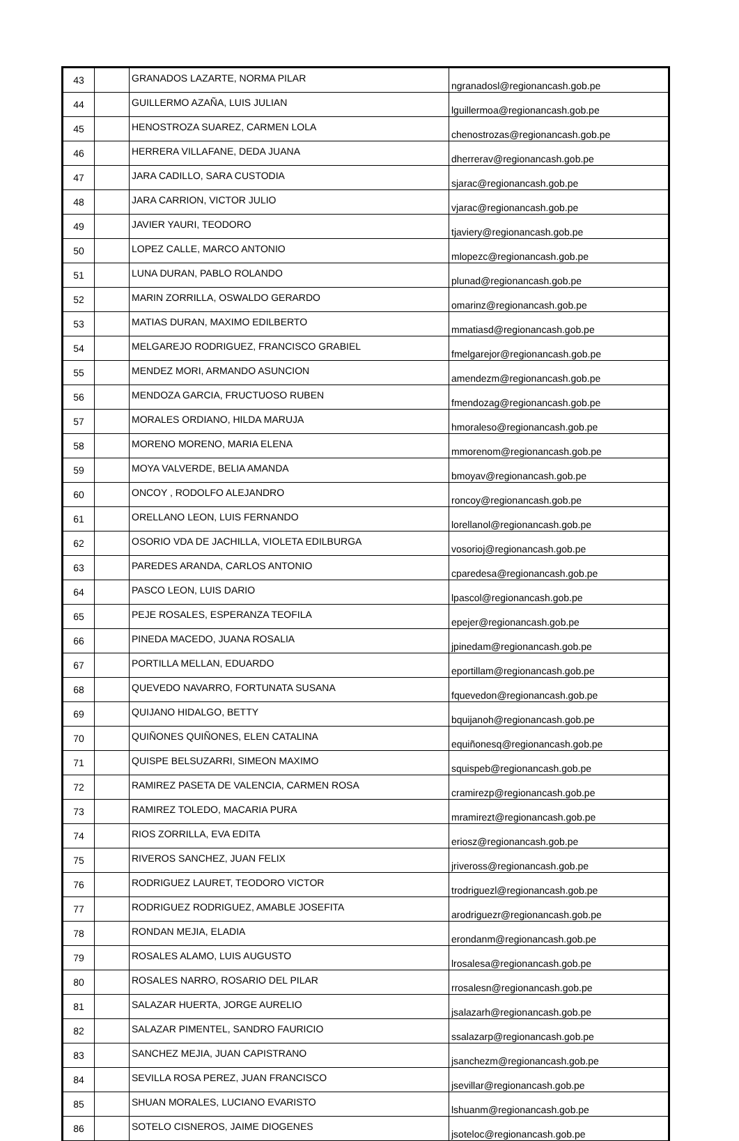| 43 | | GRANADOS LAZARTE, NORMA PILAR | ngranadosl@regionancash.gob.pe |
| 44 | | GUILLERMO AZAÑA, LUIS JULIAN | lguillermoa@regionancash.gob.pe |
| 45 | | HENOSTROZA SUAREZ, CARMEN LOLA | chenostrozas@regionancash.gob.pe |
| 46 | | HERRERA VILLAFANE, DEDA JUANA | dherrerav@regionancash.gob.pe |
| 47 | | JARA CADILLO, SARA CUSTODIA | sjarac@regionancash.gob.pe |
| 48 | | JARA CARRION, VICTOR JULIO | vjarac@regionancash.gob.pe |
| 49 | | JAVIER YAURI, TEODORO | tjaviery@regionancash.gob.pe |
| 50 | | LOPEZ CALLE, MARCO ANTONIO | mlopezc@regionancash.gob.pe |
| 51 | | LUNA DURAN, PABLO ROLANDO | plunad@regionancash.gob.pe |
| 52 | | MARIN ZORRILLA, OSWALDO GERARDO | omarinz@regionancash.gob.pe |
| 53 | | MATIAS DURAN, MAXIMO EDILBERTO | mmatiasd@regionancash.gob.pe |
| 54 | | MELGAREJO RODRIGUEZ, FRANCISCO GRABIEL | fmelgarejor@regionancash.gob.pe |
| 55 | | MENDEZ MORI, ARMANDO ASUNCION | amendezm@regionancash.gob.pe |
| 56 | | MENDOZA GARCIA, FRUCTUOSO RUBEN | fmendozag@regionancash.gob.pe |
| 57 | | MORALES ORDIANO, HILDA MARUJA | hmoraleso@regionancash.gob.pe |
| 58 | | MORENO MORENO, MARIA ELENA | mmorenom@regionancash.gob.pe |
| 59 | | MOYA VALVERDE, BELIA AMANDA | bmoyav@regionancash.gob.pe |
| 60 | | ONCOY , RODOLFO ALEJANDRO | roncoy@regionancash.gob.pe |
| 61 | | ORELLANO LEON, LUIS FERNANDO | lorellanol@regionancash.gob.pe |
| 62 | | OSORIO VDA DE JACHILLA, VIOLETA EDILBURGA | vosorioj@regionancash.gob.pe |
| 63 | | PAREDES ARANDA, CARLOS ANTONIO | cparedesa@regionancash.gob.pe |
| 64 | | PASCO LEON, LUIS DARIO | lpascol@regionancash.gob.pe |
| 65 | | PEJE ROSALES, ESPERANZA TEOFILA | epejer@regionancash.gob.pe |
| 66 | | PINEDA MACEDO, JUANA ROSALIA | jpinedam@regionancash.gob.pe |
| 67 | | PORTILLA MELLAN, EDUARDO | eportillam@regionancash.gob.pe |
| 68 | | QUEVEDO NAVARRO, FORTUNATA SUSANA | fquevedon@regionancash.gob.pe |
| 69 | | QUIJANO HIDALGO, BETTY | bquijanoh@regionancash.gob.pe |
| 70 | | QUIÑONES QUIÑONES, ELEN CATALINA | equiñonesq@regionancash.gob.pe |
| 71 | | QUISPE BELSUZARRI, SIMEON MAXIMO | squispeb@regionancash.gob.pe |
| 72 | | RAMIREZ PASETA DE VALENCIA, CARMEN ROSA | cramirezp@regionancash.gob.pe |
| 73 | | RAMIREZ TOLEDO, MACARIA PURA | mramirezt@regionancash.gob.pe |
| 74 | | RIOS ZORRILLA, EVA EDITA | eriosz@regionancash.gob.pe |
| 75 | | RIVEROS SANCHEZ, JUAN FELIX | jriveross@regionancash.gob.pe |
| 76 | | RODRIGUEZ LAURET, TEODORO VICTOR | trodriguezl@regionancash.gob.pe |
| 77 | | RODRIGUEZ RODRIGUEZ, AMABLE JOSEFITA | arodriguezr@regionancash.gob.pe |
| 78 | | RONDAN MEJIA, ELADIA | erondanm@regionancash.gob.pe |
| 79 | | ROSALES ALAMO, LUIS AUGUSTO | lrosalesa@regionancash.gob.pe |
| 80 | | ROSALES NARRO, ROSARIO DEL PILAR | rrosalesn@regionancash.gob.pe |
| 81 | | SALAZAR HUERTA, JORGE AURELIO | jsalazarh@regionancash.gob.pe |
| 82 | | SALAZAR PIMENTEL, SANDRO FAURICIO | ssalazarp@regionancash.gob.pe |
| 83 | | SANCHEZ MEJIA, JUAN CAPISTRANO | jsanchezm@regionancash.gob.pe |
| 84 | | SEVILLA ROSA PEREZ, JUAN FRANCISCO | jsevillar@regionancash.gob.pe |
| 85 | | SHUAN MORALES, LUCIANO EVARISTO | lshuanm@regionancash.gob.pe |
| 86 | | SOTELO CISNEROS, JAIME DIOGENES | jsoteloc@regionancash.gob.pe |